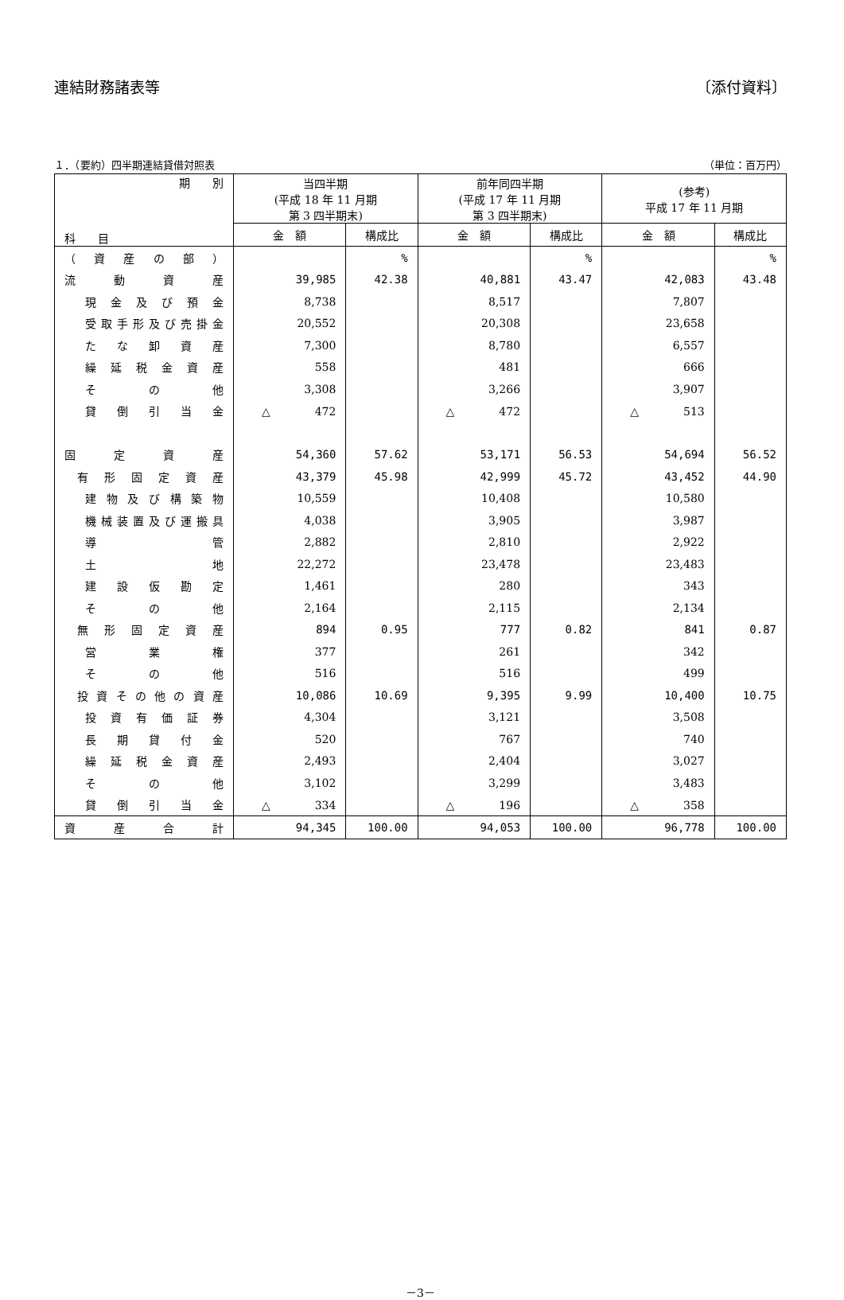連結財務諸表等 〔添付資料〕
１．（要約）四半期連結貸借対照表 （単位：百万円）
| 期 別 科 目 | 当四半期 (平成 18 年 11 月期 第 3 四半期末) | | 前年同四半期 (平成 17 年 11 月期 第 3 四半期末) | | (参考) 平成 17 年 11 月期 | |
| --- | --- | --- | --- | --- | --- | --- |
| | 金 額 | 構成比 | 金 額 | 構成比 | 金 額 | 構成比 |
| （資産の部） | | % | | % | | % |
| 流動資産 | 39,985 | 42.38 | 40,881 | 43.47 | 42,083 | 43.48 |
| 現金及び預金 | 8,738 | | 8,517 | | 7,807 | |
| 受取手形及び売掛金 | 20,552 | | 20,308 | | 23,658 | |
| たな卸資産 | 7,300 | | 8,780 | | 6,557 | |
| 繰延税金資産 | 558 | | 481 | | 666 | |
| その他 | 3,308 | | 3,266 | | 3,907 | |
| 貸倒引当金 | △ 472 | | △ 472 | | △ 513 | |
| 固定資産 | 54,360 | 57.62 | 53,171 | 56.53 | 54,694 | 56.52 |
| 有形固定資産 | 43,379 | 45.98 | 42,999 | 45.72 | 43,452 | 44.90 |
| 建物及び構築物 | 10,559 | | 10,408 | | 10,580 | |
| 機械装置及び運搬具 | 4,038 | | 3,905 | | 3,987 | |
| 導管 | 2,882 | | 2,810 | | 2,922 | |
| 土地 | 22,272 | | 23,478 | | 23,483 | |
| 建設仮勘定 | 1,461 | | 280 | | 343 | |
| その他 | 2,164 | | 2,115 | | 2,134 | |
| 無形固定資産 | 894 | 0.95 | 777 | 0.82 | 841 | 0.87 |
| 営業権 | 377 | | 261 | | 342 | |
| その他 | 516 | | 516 | | 499 | |
| 投資その他の資産 | 10,086 | 10.69 | 9,395 | 9.99 | 10,400 | 10.75 |
| 投資有価証券 | 4,304 | | 3,121 | | 3,508 | |
| 長期貸付金 | 520 | | 767 | | 740 | |
| 繰延税金資産 | 2,493 | | 2,404 | | 3,027 | |
| その他 | 3,102 | | 3,299 | | 3,483 | |
| 貸倒引当金 | △ 334 | | △ 196 | | △ 358 | |
| 資産合計 | 94,345 | 100.00 | 94,053 | 100.00 | 96,778 | 100.00 |
－3－